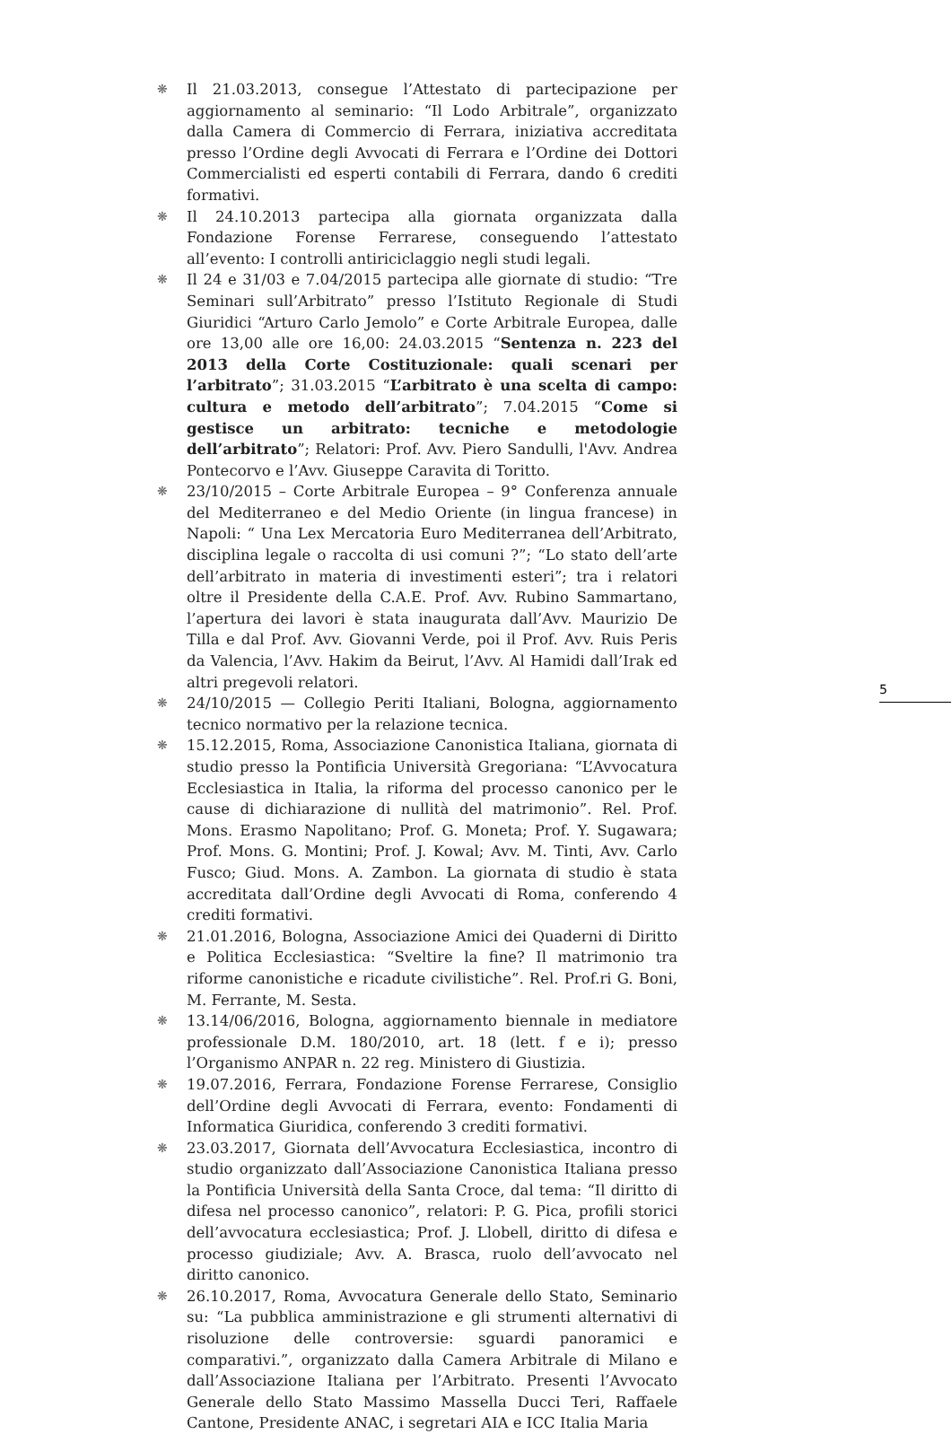❋
Il 21.03.2013, consegue l’Attestato di partecipazione per aggiornamento al seminario: “Il Lodo Arbitrale”, organizzato dalla Camera di Commercio di Ferrara, iniziativa accreditata presso l’Ordine degli Avvocati di Ferrara e l’Ordine dei Dottori Commercialisti ed esperti contabili di Ferrara, dando 6 crediti formativi.
❋
Il 24.10.2013 partecipa alla giornata organizzata dalla Fondazione Forense Ferrarese, conseguendo l’attestato all’evento: I controlli antiriciclaggio negli studi legali.
❋
Il 24 e 31/03 e 7.04/2015 partecipa alle giornate di studio: “Tre Seminari sull’Arbitrato” presso l’Istituto Regionale di Studi Giuridici “Arturo Carlo Jemolo” e Corte Arbitrale Europea, dalle ore 13,00 alle ore 16,00: 24.03.2015 “Sentenza n. 223 del 2013 della Corte Costituzionale: quali scenari per l’arbitrato”; 31.03.2015 “L’arbitrato è una scelta di campo: cultura e metodo dell’arbitrato”; 7.04.2015 “Come si gestisce un arbitrato: tecniche e metodologie dell’arbitrato”; Relatori: Prof. Avv. Piero Sandulli, l'Avv. Andrea Pontecorvo e l’Avv. Giuseppe Caravita di Toritto.
❋
23/10/2015 – Corte Arbitrale Europea – 9° Conferenza annuale del Mediterraneo e del Medio Oriente (in lingua francese) in Napoli: “ Una Lex Mercatoria Euro Mediterranea dell’Arbitrato, disciplina legale o raccolta di usi comuni ?”; “Lo stato dell’arte dell’arbitrato in materia di investimenti esteri”; tra i relatori oltre il Presidente della C.A.E. Prof. Avv. Rubino Sammartano, l’apertura dei lavori è stata inaugurata dall’Avv. Maurizio De Tilla e dal Prof. Avv. Giovanni Verde, poi il Prof. Avv. Ruis Peris da Valencia, l’Avv. Hakim da Beirut, l’Avv. Al Hamidi dall’Irak ed altri pregevoli relatori.
❋
24/10/2015 — Collegio Periti Italiani, Bologna, aggiornamento tecnico normativo per la relazione tecnica.
❋
15.12.2015, Roma, Associazione Canonistica Italiana, giornata di studio presso la Pontificia Università Gregoriana: “L’Avvocatura Ecclesiastica in Italia, la riforma del processo canonico per le cause di dichiarazione di nullità del matrimonio”. Rel. Prof. Mons. Erasmo Napolitano; Prof. G. Moneta; Prof. Y. Sugawara; Prof. Mons. G. Montini; Prof. J. Kowal; Avv. M. Tinti, Avv. Carlo Fusco; Giud. Mons. A. Zambon. La giornata di studio è stata accreditata dall’Ordine degli Avvocati di Roma, conferendo 4 crediti formativi.
❋
21.01.2016, Bologna, Associazione Amici dei Quaderni di Diritto e Politica Ecclesiastica: “Sveltire la fine? Il matrimonio tra riforme canonistiche e ricadute civilistiche”. Rel. Prof.ri G. Boni, M. Ferrante, M. Sesta.
❋
13.14/06/2016, Bologna, aggiornamento biennale in mediatore professionale D.M. 180/2010, art. 18 (lett. f e i); presso l’Organismo ANPAR n. 22 reg. Ministero di Giustizia.
❋
19.07.2016, Ferrara, Fondazione Forense Ferrarese, Consiglio dell’Ordine degli Avvocati di Ferrara, evento: Fondamenti di Informatica Giuridica, conferendo 3 crediti formativi.
❋
23.03.2017, Giornata dell’Avvocatura Ecclesiastica, incontro di studio organizzato dall’Associazione Canonistica Italiana presso la Pontificia Università della Santa Croce, dal tema: “Il diritto di difesa nel processo canonico”, relatori: P. G. Pica, profili storici dell’avvocatura ecclesiastica; Prof. J. Llobell, diritto di difesa e processo giudiziale; Avv. A. Brasca, ruolo dell’avvocato nel diritto canonico.
❋
26.10.2017, Roma, Avvocatura Generale dello Stato, Seminario su: “La pubblica amministrazione e gli strumenti alternativi di risoluzione delle controversie: sguardi panoramici e comparativi.”, organizzato dalla Camera Arbitrale di Milano e dall’Associazione Italiana per l’Arbitrato. Presenti l’Avvocato Generale dello Stato Massimo Massella Ducci Teri, Raffaele Cantone, Presidente ANAC, i segretari AIA e ICC Italia Maria
5